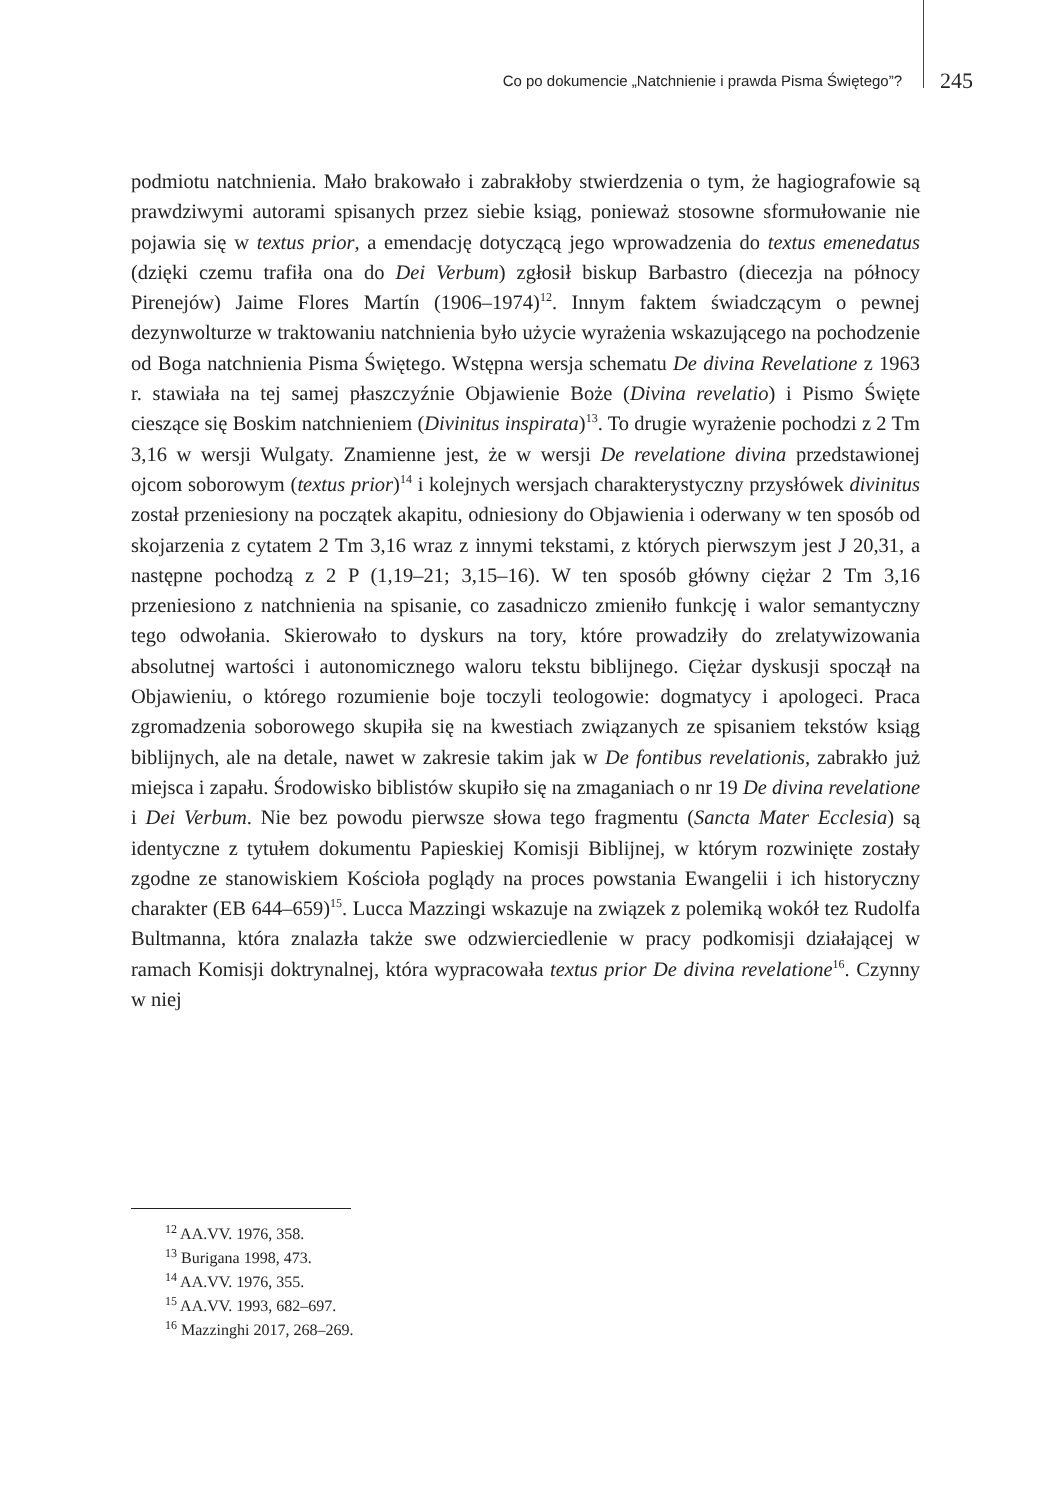Co po dokumencie „Natchnienie i prawda Pisma Świętego”? 245
podmiotu natchnienia. Mało brakowało i zabrakłoby stwierdzenia o tym, że hagiografowie są prawdziwymi autorami spisanych przez siebie ksiąg, ponieważ stosowne sformułowanie nie pojawia się w textus prior, a emendację dotyczącą jego wprowadzenia do textus emenedatus (dzięki czemu trafiła ona do Dei Verbum) zgłosił biskup Barbastro (diecezja na północy Pirenejów) Jaime Flores Martín (1906–1974)<sup>12</sup>. Innym faktem świadczącym o pewnej dezynwolturze w traktowaniu natchnienia było użycie wyrażenia wskazującego na pochodzenie od Boga natchnienia Pisma Świętego. Wstępna wersja schematu De divina Revelatione z 1963 r. stawiała na tej samej płaszczyźnie Objawienie Boże (Divina revelatio) i Pismo Święte cieszące się Boskim natchnieniem (Divinitus inspirata)<sup>13</sup>. To drugie wyrażenie pochodzi z 2 Tm 3,16 w wersji Wulgaty. Znamienne jest, że w wersji De revelatione divina przedstawionej ojcom soborowym (textus prior)<sup>14</sup> i kolejnych wersjach charakterystyczny przysłówek divinitus został przeniesiony na początek akapitu, odniesiony do Objawienia i oderwany w ten sposób od skojarzenia z cytatem 2 Tm 3,16 wraz z innymi tekstami, z których pierwszym jest J 20,31, a następne pochodzą z 2 P (1,19–21; 3,15–16). W ten sposób główny ciężar 2 Tm 3,16 przeniesiono z natchnienia na spisanie, co zasadniczo zmieniło funkcję i walor semantyczny tego odwołania. Skierowało to dyskurs na tory, które prowadziły do zrelatywizowania absolutnej wartości i autonomicznego waloru tekstu biblijnego. Ciężar dyskusji spoczął na Objawieniu, o którego rozumienie boje toczyli teologowie: dogmatycy i apologeci. Praca zgromadzenia soborowego skupiła się na kwestiach związanych ze spisaniem tekstów ksiąg biblijnych, ale na detale, nawet w zakresie takim jak w De fontibus revelationis, zabrakło już miejsca i zapału. Środowisko biblistów skupiło się na zmaganiach o nr 19 De divina revelatione i Dei Verbum. Nie bez powodu pierwsze słowa tego fragmentu (Sancta Mater Ecclesia) są identyczne z tytułem dokumentu Papieskiej Komisji Biblijnej, w którym rozwinięte zostały zgodne ze stanowiskiem Kościoła poglądy na proces powstania Ewangelii i ich historyczny charakter (EB 644–659)<sup>15</sup>. Lucca Mazzingi wskazuje na związek z polemiką wokół tez Rudolfa Bultmanna, która znalazła także swe odzwierciedlenie w pracy podkomisji działającej w ramach Komisji doktrynalnej, która wypracowała textus prior De divina revelatione<sup>16</sup>. Czynny w niej
<sup>12</sup> AA.VV. 1976, 358.
<sup>13</sup> Burigana 1998, 473.
<sup>14</sup> AA.VV. 1976, 355.
<sup>15</sup> AA.VV. 1993, 682–697.
<sup>16</sup> Mazzinghi 2017, 268–269.